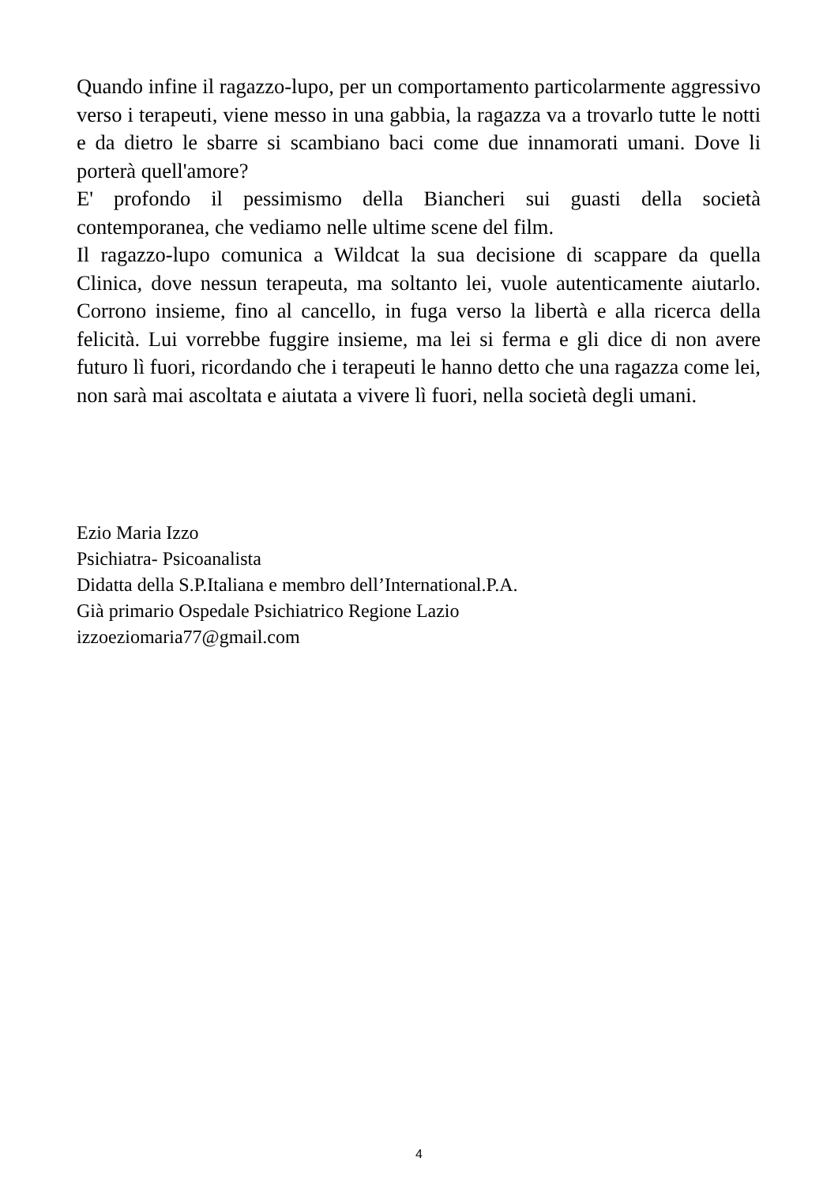Quando infine il ragazzo-lupo, per un comportamento particolarmente aggressivo verso i terapeuti, viene messo in una gabbia, la ragazza va a trovarlo tutte le notti e da dietro le sbarre si scambiano baci come due innamorati umani. Dove li porterà quell'amore?
E' profondo il pessimismo della Biancheri sui guasti della società contemporanea, che vediamo nelle ultime scene del film.
Il ragazzo-lupo comunica a Wildcat la sua decisione di scappare da quella Clinica, dove nessun terapeuta, ma soltanto lei, vuole autenticamente aiutarlo. Corrono insieme, fino al cancello, in fuga verso la libertà e alla ricerca della felicità. Lui vorrebbe fuggire insieme, ma lei si ferma e gli dice di non avere futuro lì fuori, ricordando che i terapeuti le hanno detto che una ragazza come lei, non sarà mai ascoltata e aiutata a vivere lì fuori, nella società degli umani.
Ezio Maria Izzo
Psichiatra- Psicoanalista
Didatta della S.P.Italiana e membro dell’International.P.A.
Già primario Ospedale Psichiatrico Regione Lazio
izzoeziomaria77@gmail.com
4